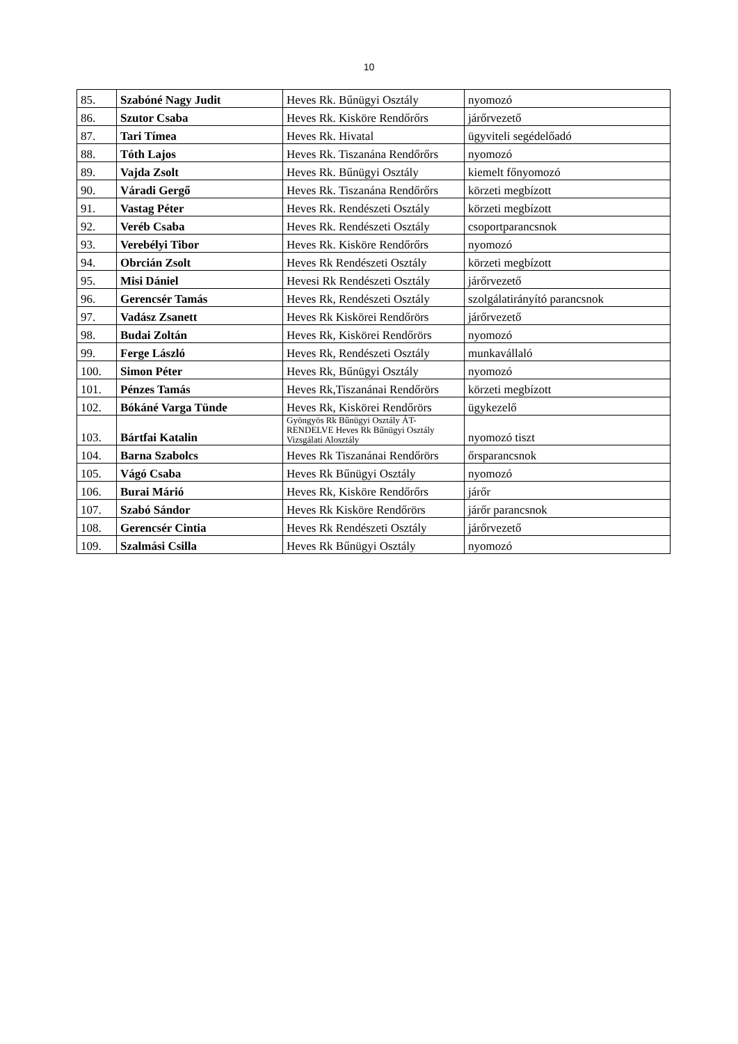10
| 85. | Szabóné Nagy Judit | Heves Rk. Bűnügyi Osztály | nyomozó |
| 86. | Szutor Csaba | Heves Rk. Kisköre Rendőrőrs | járőrvezető |
| 87. | Tari Tímea | Heves Rk. Hivatal | ügyviteli segédelőadó |
| 88. | Tóth Lajos | Heves Rk. Tiszanána Rendőrőrs | nyomozó |
| 89. | Vajda Zsolt | Heves Rk. Bűnügyi Osztály | kiemelt főnyomozó |
| 90. | Váradi Gergő | Heves Rk. Tiszanána Rendőrőrs | körzeti megbízott |
| 91. | Vastag Péter | Heves Rk. Rendészeti Osztály | körzeti megbízott |
| 92. | Veréb Csaba | Heves Rk. Rendészeti Osztály | csoportparancsnok |
| 93. | Verebélyi Tibor | Heves Rk. Kisköre Rendőrőrs | nyomozó |
| 94. | Obrcián Zsolt | Heves Rk Rendészeti Osztály | körzeti megbízott |
| 95. | Misi Dániel | Hevesi Rk Rendészeti Osztály | járőrvezető |
| 96. | Gerencsér Tamás | Heves Rk, Rendészeti Osztály | szolgálatirányító parancsnok |
| 97. | Vadász Zsanett | Heves Rk Kiskörei Rendőrörs | járőrvezető |
| 98. | Budai Zoltán | Heves Rk, Kiskörei Rendőrörs | nyomozó |
| 99. | Ferge László | Heves Rk, Rendészeti Osztály | munkavállaló |
| 100. | Simon Péter | Heves Rk, Bűnügyi Osztály | nyomozó |
| 101. | Pénzes Tamás | Heves Rk,Tiszanánai Rendőrörs | körzeti megbízott |
| 102. | Bókáné Varga Tünde | Heves Rk, Kiskörei Rendőrörs | ügykezelő |
| 103. | Bártfai Katalin | Gyöngyös Rk Bűnügyi Osztály ÁT-RENDELVE Heves Rk Bűnügyi Osztály Vizsgálati Alosztály | nyomozó tiszt |
| 104. | Barna Szabolcs | Heves Rk Tiszanánai Rendőrörs | őrsparancsnok |
| 105. | Vágó Csaba | Heves Rk Bűnügyi Osztály | nyomozó |
| 106. | Burai Márió | Heves Rk, Kisköre Rendőrőrs | járőr |
| 107. | Szabó Sándor | Heves Rk Kisköre Rendőrörs | járőr parancsnok |
| 108. | Gerencsér Cintia | Heves Rk Rendészeti Osztály | járőrvezető |
| 109. | Szalmási Csilla | Heves Rk Bűnügyi Osztály | nyomozó |